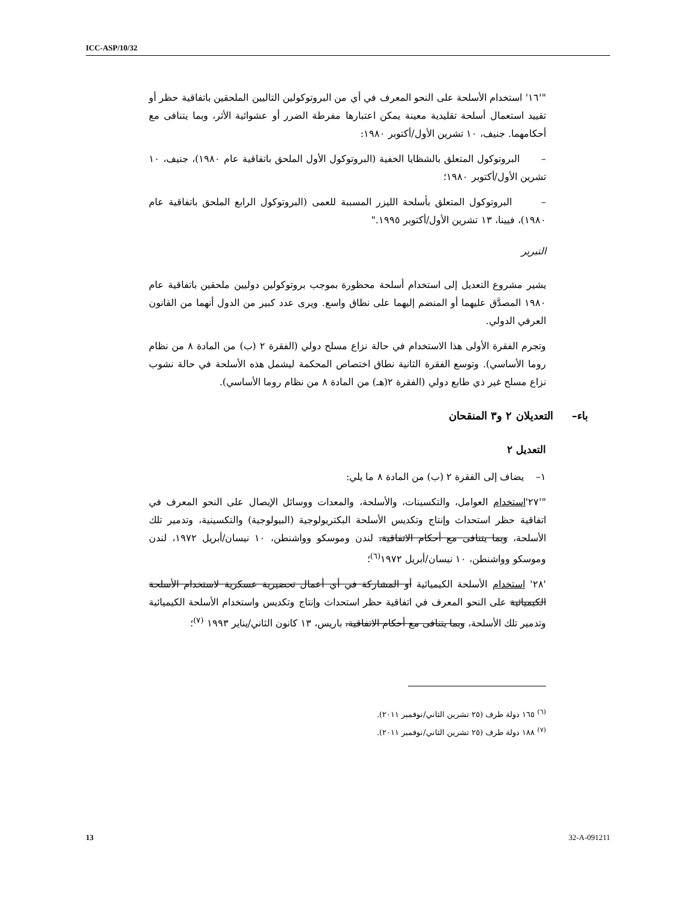ICC-ASP/10/32
"'١٦' استخدام الأسلحة على النحو المعرف في أي من البروتوكولين التاليين الملحقين باتفاقية حظر أو تقييد استعمال أسلحة تقليدية معينة يمكن اعتبارها مفرطة الضرر أو عشوائية الأثر، وبما يتنافى مع أحكامهما. جنيف، ١٠ تشرين الأول/أكتوبر ١٩٨٠:
– البروتوكول المتعلق بالشظايا الخفية (البروتوكول الأول الملحق باتفاقية عام ١٩٨٠)، جنيف، ١٠ تشرين الأول/أكتوبر ١٩٨٠؛
– البروتوكول المتعلق بأسلحة الليزر المسببة للعمى (البروتوكول الرابع الملحق باتفاقية عام ١٩٨٠)، فيينا، ١٣ تشرين الأول/أكتوبر ١٩٩٥."
التبرير
يشير مشروع التعديل إلى استخدام أسلحة محظورة بموجب بروتوكولين دوليين ملحقين باتفاقية عام ١٩٨٠ المصدَّق عليهما أو المنضم إليهما على نطاق واسع. ويرى عدد كبير من الدول أنهما من القانون العرفي الدولي.
وتجرم الفقرة الأولى هذا الاستخدام في حالة نزاع مسلح دولي (الفقرة ٢ (ب) من المادة ٨ من نظام روما الأساسي). وتوسع الفقرة الثانية نطاق اختصاص المحكمة ليشمل هذه الأسلحة في حالة نشوب نزاع مسلح غير ذي طابع دولي (الفقرة ٢(هـ) من المادة ٨ من نظام روما الأساسي).
باء– التعديلان ٢ و٣ المنقحان
التعديل ٢
١– يضاف إلى الفقرة ٢ (ب) من المادة ٨ ما يلي:
"'٢٧'استخدام العوامل، والتكسينات، والأسلحة، والمعدات ووسائل الإيصال على النحو المعرف في اتفاقية حظر استحداث وإنتاج وتكديس الأسلحة البكتريولوجية (البيولوجية) والتكسينية، وتدمير تلك الأسلحة، وبما يتنافى مع أحكام الاتفاقية، لندن وموسكو وواشنطن، ١٠ نيسان/أبريل ١٩٧٢، لندن وموسكو وواشنطن، ١٠ نيسان/أبريل ١٩٧٢<sup>(٦)</sup>؛
'٢٨' استخدام الأسلحة الكيميائية أو المشاركة في أي أعمال تحضيرية عسكرية لاستخدام الأسلحة الكيميائية على النحو المعرف في اتفاقية حظر استحداث وإنتاج وتكديس واستخدام الأسلحة الكيميائية وتدمير تلك الأسلحة، وبما يتنافى مع أحكام الاتفاقية، باريس، ١٣ كانون الثاني/يناير ١٩٩٣ <sup>(٧)</sup>؛
<sup>(٦)</sup> ١٦٥ دولة طرف (٢٥ تشرين الثاني/نوفمبر ٢٠١١).
<sup>(٧)</sup> ١٨٨ دولة طرف (٢٥ تشرين الثاني/نوفمبر ٢٠١١).
13 32-A-091211